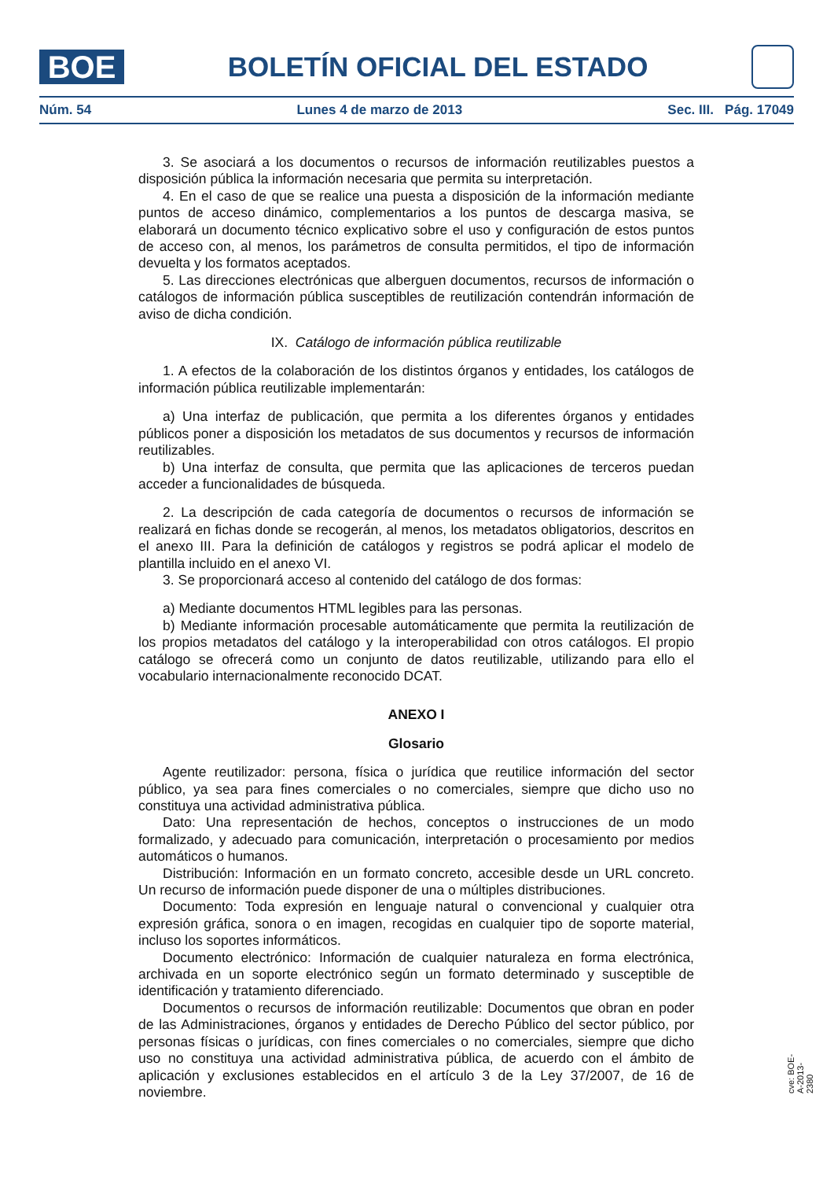BOE
BOLETÍN OFICIAL DEL ESTADO
Núm. 54 Lunes 4 de marzo de 2013 Sec. III. Pág. 17049
3. Se asociará a los documentos o recursos de información reutilizables puestos a disposición pública la información necesaria que permita su interpretación.
4. En el caso de que se realice una puesta a disposición de la información mediante puntos de acceso dinámico, complementarios a los puntos de descarga masiva, se elaborará un documento técnico explicativo sobre el uso y configuración de estos puntos de acceso con, al menos, los parámetros de consulta permitidos, el tipo de información devuelta y los formatos aceptados.
5. Las direcciones electrónicas que alberguen documentos, recursos de información o catálogos de información pública susceptibles de reutilización contendrán información de aviso de dicha condición.
IX. Catálogo de información pública reutilizable
1. A efectos de la colaboración de los distintos órganos y entidades, los catálogos de información pública reutilizable implementarán:
a) Una interfaz de publicación, que permita a los diferentes órganos y entidades públicos poner a disposición los metadatos de sus documentos y recursos de información reutilizables.
b) Una interfaz de consulta, que permita que las aplicaciones de terceros puedan acceder a funcionalidades de búsqueda.
2. La descripción de cada categoría de documentos o recursos de información se realizará en fichas donde se recogerán, al menos, los metadatos obligatorios, descritos en el anexo III. Para la definición de catálogos y registros se podrá aplicar el modelo de plantilla incluido en el anexo VI.
3. Se proporcionará acceso al contenido del catálogo de dos formas:
a) Mediante documentos HTML legibles para las personas.
b) Mediante información procesable automáticamente que permita la reutilización de los propios metadatos del catálogo y la interoperabilidad con otros catálogos. El propio catálogo se ofrecerá como un conjunto de datos reutilizable, utilizando para ello el vocabulario internacionalmente reconocido DCAT.
ANEXO I
Glosario
Agente reutilizador: persona, física o jurídica que reutilice información del sector público, ya sea para fines comerciales o no comerciales, siempre que dicho uso no constituya una actividad administrativa pública.
Dato: Una representación de hechos, conceptos o instrucciones de un modo formalizado, y adecuado para comunicación, interpretación o procesamiento por medios automáticos o humanos.
Distribución: Información en un formato concreto, accesible desde un URL concreto. Un recurso de información puede disponer de una o múltiples distribuciones.
Documento: Toda expresión en lenguaje natural o convencional y cualquier otra expresión gráfica, sonora o en imagen, recogidas en cualquier tipo de soporte material, incluso los soportes informáticos.
Documento electrónico: Información de cualquier naturaleza en forma electrónica, archivada en un soporte electrónico según un formato determinado y susceptible de identificación y tratamiento diferenciado.
Documentos o recursos de información reutilizable: Documentos que obran en poder de las Administraciones, órganos y entidades de Derecho Público del sector público, por personas físicas o jurídicas, con fines comerciales o no comerciales, siempre que dicho uso no constituya una actividad administrativa pública, de acuerdo con el ámbito de aplicación y exclusiones establecidos en el artículo 3 de la Ley 37/2007, de 16 de noviembre.
cve: BOE-A-2013-2380